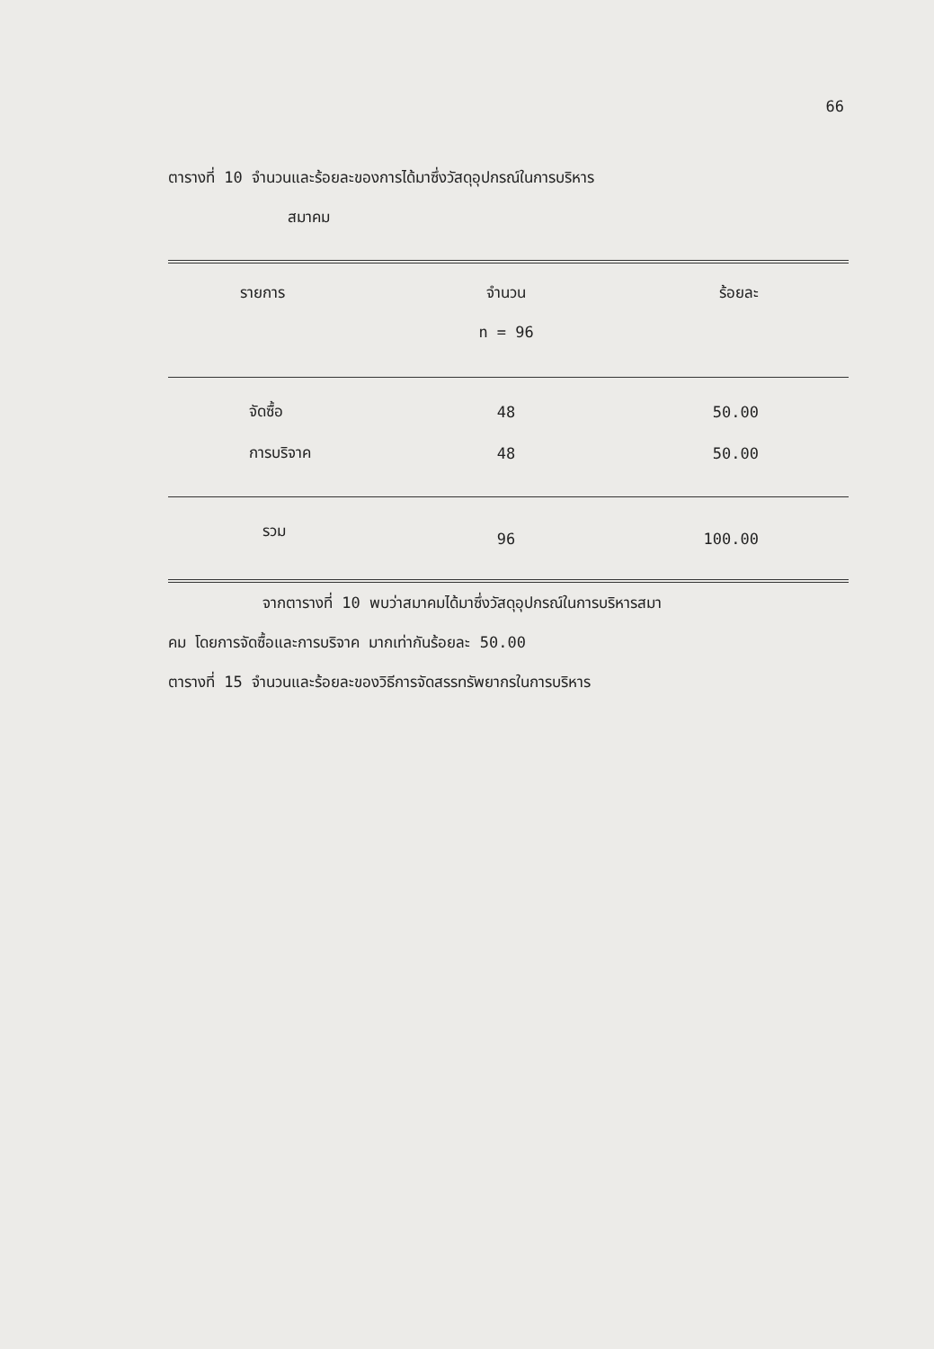66
ตารางที่ 10 จำนวนและร้อยละของการได้มาซึ่งวัสดุอุปกรณ์ในการบริหาร
สมาคม
| รายการ | จำนวน | ร้อยละ |
| --- | --- | --- |
| | n = 96 | |
| จัดซื้อ | 48 | 50.00 |
| การบริจาค | 48 | 50.00 |
| รวม | 96 | 100.00 |
จากตารางที่ 10 พบว่าสมาคมได้มาซึ่งวัสดุอุปกรณ์ในการบริหารสมา
คม โดยการจัดซื้อและการบริจาค มากเท่ากันร้อยละ 50.00
ตารางที่ 15 จำนวนและร้อยละของวิธีการจัดสรรทรัพยากรในการบริหาร